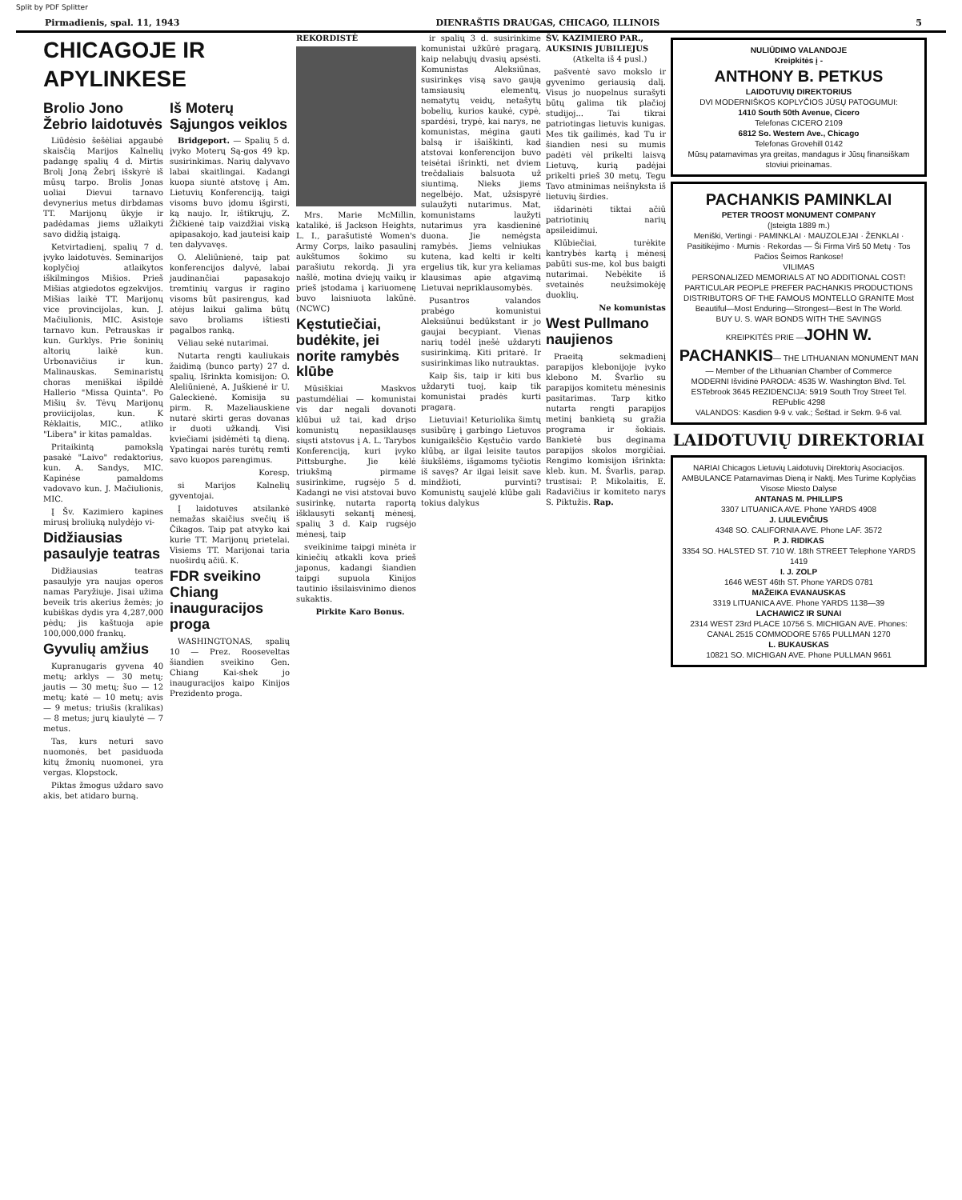Split by PDF Splitter
Pirmadienis, spal. 11, 1943 DIENRAŠTIS DRAUGAS, CHICAGO, ILLINOIS 5
CHICAGOJE IR APYLINKESE
Brolio Jono Žebrio laidotuvės
Liūdėsio šešėliai apgaubė skaisčią Marijos Kalnelių padangę spalių 4 d. Mirtis Brolį Joną Žebrį išskyrė iš mūsų tarpo. Brolis Jonas uoliai Dievui tarnavo devynerius metus dirbdamas TT. Marijonų ūkyje ir padėdamas jiems užlaikyti savo didžią įstaigą.
Ketvirtadienį, spalių 7 d. įvyko laidotuvės. Seminarijos koplyčioj atlaikytos iškilmingos Mišios. Prieš Mišias atgiedotos egzekvijos. Mišias laikė TT. Marijonų vice provincijolas, kun. J. Mačiulionis, MIC. Asistoje tarnavo kun. Petrauskas ir kun. Gurklys. Prie šoninių altorių laikė kun. Urbonavičius ir kun. Malinauskas. Seminaristų choras meniškai išpildė Hallerio "Missa Quinta". Po Mišių šv. Tėvų Marijonų proviicijolas, kun. K Rėklaitis, MIC., atliko "Libera" ir kitas pamaldas.
Pritaikintą pamokslą pasakė "Laivo" redaktorius, kun. A. Sandys, MIC. Kapinėse pamaldoms vadovavo kun. J. Mačiulionis, MIC.
Į Šv. Kazimiero kapines mirusį broliuką nulydėjo vi-
Didžiausias pasaulyje teatras
Didžiausias teatras pasaulyje yra naujas operos namas Paryžiuje. Jisai užima beveik tris akerius žemės; jo kubiškas dydis yra 4,287,000 pėdų; jis kaštuoja apie 100,000,000 frankų.
Gyvulių amžius
Kupranugaris gyvena 40 metų; arklys — 30 metų; jautis — 30 metų; šuo — 12 metų; katė — 10 metų; avis — 9 metus; triušis (kralikas) — 8 metus; jurų kiaulytė — 7 metus.
Tas, kurs neturi savo nuomonės, bet pasiduoda kitų žmonių nuomonei, yra vergas. Klopstock.
Piktas žmogus uždaro savo akis, bet atidaro burną.
Iš Moterų Sąjungos veiklos
Bridgeport. — Spalių 5 d. įvyko Moterų Są-gos 49 kp. susirinkimas. Narių dalyvavo labai skaitlingai. Kadangi kuopa siuntė atstovę į Am. Lietuvių Konferenciją, taigi visoms buvo įdomu išgirsti, ką naujo. Ir, ištikrųjų, Z. Žičkienė taip vaizdžiai viską apipasakojo, kad jauteisi kaip ten dalyvavęs.
O. Aleliūnienė, taip pat konferencijos dalyvė, labai jaudinančiai papasakojo tremtinių vargus ir ragino visoms būt pasirengus, kad atėjus laikui galima būtų savo broliams ištiesti pagalbos ranką.
Vėliau sekė nutarimai.
Nutarta rengti kauliukais žaidimą (bunco party) 27 d. spalių. Išrinkta komisijon: O. Aleliūnienė, A. Juškienė ir U. Galeckienė. Komisija su pirm. R. Mazeliauskiene nutarė skirti geras dovanas ir duoti užkandį. Visi kviečiami įsidėmėti tą dieną. Ypatingai narės turėtų remti savo kuopos parengimus.
Koresp.
si Marijos Kalnelių gyventojai.
Į laidotuves atsilankė nemažas skaičius svečių iš Čikagos. Taip pat atvyko kai kurie TT. Marijonų prietelai. Visiems TT. Marijonai taria nuoširdų ačiū. K.
FDR sveikino Chiang inauguracijos proga
WASHINGTONAS, spalių 10 — Prez. Rooseveltas šiandien sveikino Gen. Chiang Kai-shek jo inauguracijos kaipo Kinijos Prezidento proga.
REKORDISTĖ
Mrs. Marie McMillin, katalikė, iš Jackson Heights, L. I., parašutistė Women's Army Corps, laiko pasaulinį aukštumos šokimo su parašiutu rekordą. Ji yra našlė, motina dviejų vaikų ir prieš įstodama į kariuomenę buvo laisniuota lakūnė. (NCWC)
Kęstutiečiai, budėkite, jei norite ramybės klūbe
Mūsiškiai Maskvos pastumdėliai — komunistai vis dar negali dovanoti klūbui už tai, kad drįso komunistų nepasiklausęs siųsti atstovus į A. L. Tarybos Konferenciją, kuri įvyko Pittsburghe. Jie kėlė triukšmą pirmame susirinkime, rugsėjo 5 d. Kadangi ne visi atstovai buvo susirinkę, nutarta raportą išklausyti sekantį mėnesį, spalių 3 d. Kaip rugsėjo mėnesį, taip
sveikinime taipgi minėta ir kiniečių atkakli kova prieš japonus, kadangi šiandien taipgi supuola Kinijos tautinio išsilaisvinimo dienos sukaktis.
Pirkite Karo Bonus.
ir spalių 3 d. susirinkime komunistai užkūrė pragarą, kaip nelabųjų dvasių apsėsti. Komunistas Aleksiūnas, susirinkęs visą savo gaują tamsiausių elementų, nematytų veidų, netašytų bobelių, kurios kaukė, cypė, spardėsi, trypė, kai narys, ne komunistas, mėgina gauti balsą ir išaiškinti, kad atstovai konferencijon buvo teisėtai išrinkti, net dviem trečdaliais balsuota už siuntimą. Nieks jiems negelbėjo. Mat, užsispyrė sulaužyti nutarimus. Mat, komunistams laužyti nutarimus yra kasdieninė duona. Jie nemėgsta ramybės. Jiems velniukas kutena, kad kelti ir kelti ergelius tik, kur yra keliamas klausimas apie atgavimą Lietuvai nepriklausomybės.
Pusantros valandos prabėgo komunistui Aleksiūnui bedūkstant ir jo gaujai becypiant. Vienas narių todėl įnešė uždaryti susirinkimą. Kiti pritarė. Ir susirinkimas liko nutrauktas.
Kaip šis, taip ir kiti bus uždaryti tuoj, kaip tik komunistai pradės kurti pragarą.
Lietuviai! Keturiolika šimtų susibūrę į garbingo Lietuvos kunigaikščio Kęstučio vardo klūbą, ar ilgai leisite tautos šiukšlėms, išgamoms tyčiotis iš savęs? Ar ilgai leisit save mindžioti, purvinti? Komunistų saujelė klūbe gali tokius dalykus
ŠV. KAZIMIERO PAR., AUKSINIS JUBILIEJUS
(Atkelta iš 4 pusl.)
pašventė savo mokslo ir gyvenimo geriausią dalį. Visus jo nuopelnus surašyti būtų galima tik plačioj studijoj... Tai tikrai patriotingas lietuvis kunigas. Mes tik gailimės, kad Tu ir šiandien nesi su mumis padėti vėl prikelti laisvą Lietuvą, kurią padėjai prikelti prieš 30 metų. Tegu Tavo atminimas neišnyksta iš lietuvių širdies.
išdarinėti tiktai ačiū patriotinių narių apsileidimui.
Klūbiečiai, turėkite kantrybės kartą į mėnesį pabūti sus-me, kol bus baigti nutarimai. Nebėkite iš svetainės neužsimokėję duoklių.
Ne komunistas
West Pullmano naujienos
Praeitą sekmadienį parapijos klebonijoje įvyko klebono M. Švarlio su parapijos komitetu mėnesinis pasitarimas. Tarp kitko nutarta rengti parapijos metinį bankietą su gražia programa ir šokiais. Bankietė bus deginama parapijos skolos morgičiai. Rengimo komisijon išrinkta: kleb. kun. M. Švarlis, parap. trustisai: P. Mikolaitis, E. Radavičius ir komiteto narys S. Piktužis. Rap.
NULIŪDIMO VALANDOJE
Kreipkitės į -
ANTHONY B. PETKUS
LAIDOTUVIŲ DIREKTORIUS
DVI MODERNIŠKOS KOPLYČIOS JŪSŲ PATOGUMUI:
1410 South 50th Avenue, Cicero
Telefonas CICERO 2109
6812 So. Western Ave., Chicago
Telefonas Grovehill 0142
Mūsų patarnavimas yra greitas, mandagus ir Jūsų finansiškam stoviui prieinamas.
PACHANKIS PAMINKLAI
PETER TROOST MONUMENT COMPANY
(Įsteigta 1889 m.)
Meniški, Vertingi · PAMINKLAI · MAUZOLEJAI · ŽENKLAI · Pasitikėjimo · Mumis · Rekordas — Ši Firma Virš 50 Metų · Tos Pačios Šeimos Rankose!
VILIMAS
PERSONALIZED MEMORIALS AT NO ADDITIONAL COST! PARTICULAR PEOPLE PREFER PACHANKIS PRODUCTIONS DISTRIBUTORS OF THE FAMOUS MONTELLO GRANITE Most Beautiful—Most Enduring—Strongest—Best In The World.
BUY U. S. WAR BONDS WITH THE SAVINGS
KREIPKITĖS PRIE —JOHN W. PACHANKIS— THE LITHUANIAN MONUMENT MAN — Member of the Lithuanian Chamber of Commerce
MODERNI Išvidinė PARODA: 4535 W. Washington Blvd. Tel. ESTebrook 3645 REZIDENCIJA: 5919 South Troy Street Tel. REPublic 4298
VALANDOS: Kasdien 9-9 v. vak.; Šeštad. ir Sekm. 9-6 val.
LAIDOTUVIŲ DIREKTORIAI
NARIAI Chicagos Lietuvių Laidotuvių Direktorių Asociacijos. AMBULANCE Patarnavimas Dieną ir Naktį. Mes Turime Koplyčias Visose Miesto Dalyse
ANTANAS M. PHILLIPS
3307 LITUANICA AVE. Phone YARDS 4908
J. LIULEVIČIUS
4348 SO. CALIFORNIA AVE. Phone LAF. 3572
P. J. RIDIKAS
3354 SO. HALSTED ST. 710 W. 18th STREET Telephone YARDS 1419
I. J. ZOLP
1646 WEST 46th ST. Phone YARDS 0781
MAŽEIKA EVANAUSKAS
3319 LITUANICA AVE. Phone YARDS 1138—39
LACHAWICZ IR SUNAI
2314 WEST 23rd PLACE 10756 S. MICHIGAN AVE. Phones: CANAL 2515 COMMODORE 5765 PULLMAN 1270
L. BUKAUSKAS
10821 SO. MICHIGAN AVE. Phone PULLMAN 9661